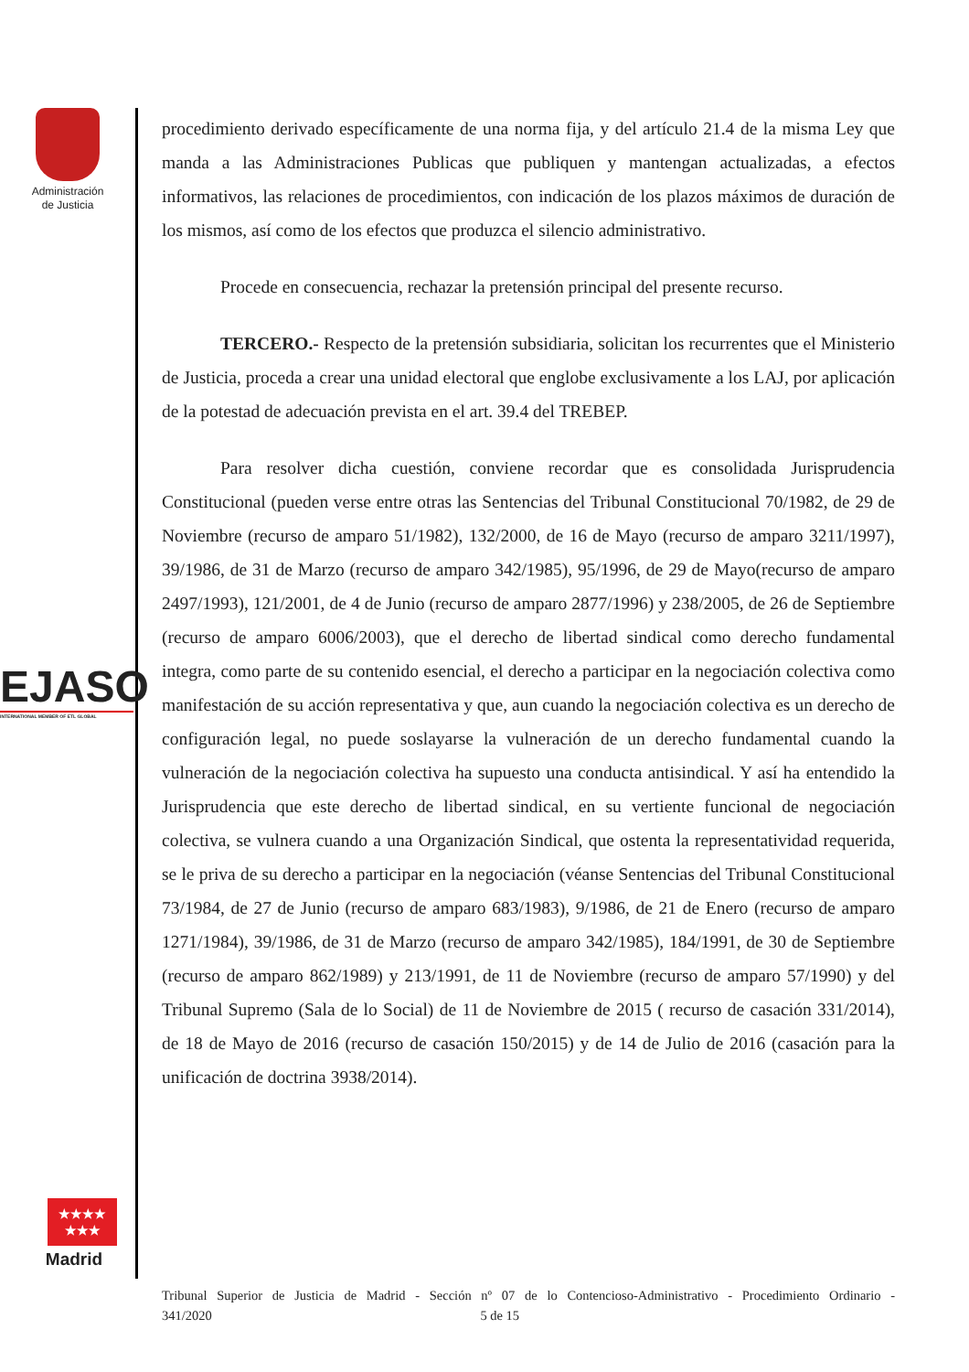Administración
de Justicia
EJASO
INTERNATIONAL MEMBER OF ETL GLOBAL
★★★★
★★★
Madrid
procedimiento derivado específicamente de una norma fija, y del artículo 21.4 de la misma Ley que manda a las Administraciones Publicas que publiquen y mantengan actualizadas, a efectos informativos, las relaciones de procedimientos, con indicación de los plazos máximos de duración de los mismos, así como de los efectos que produzca el silencio administrativo.
Procede en consecuencia, rechazar la pretensión principal del presente recurso.
TERCERO.- Respecto de la pretensión subsidiaria, solicitan los recurrentes que el Ministerio de Justicia, proceda a crear una unidad electoral que englobe exclusivamente a los LAJ, por aplicación de la potestad de adecuación prevista en el art. 39.4 del TREBEP.
Para resolver dicha cuestión, conviene recordar que es consolidada Jurisprudencia Constitucional (pueden verse entre otras las Sentencias del Tribunal Constitucional 70/1982, de 29 de Noviembre (recurso de amparo 51/1982), 132/2000, de 16 de Mayo (recurso de amparo 3211/1997), 39/1986, de 31 de Marzo (recurso de amparo 342/1985), 95/1996, de 29 de Mayo(recurso de amparo 2497/1993), 121/2001, de 4 de Junio (recurso de amparo 2877/1996) y 238/2005, de 26 de Septiembre (recurso de amparo 6006/2003), que el derecho de libertad sindical como derecho fundamental integra, como parte de su contenido esencial, el derecho a participar en la negociación colectiva como manifestación de su acción representativa y que, aun cuando la negociación colectiva es un derecho de configuración legal, no puede soslayarse la vulneración de un derecho fundamental cuando la vulneración de la negociación colectiva ha supuesto una conducta antisindical. Y así ha entendido la Jurisprudencia que este derecho de libertad sindical, en su vertiente funcional de negociación colectiva, se vulnera cuando a una Organización Sindical, que ostenta la representatividad requerida, se le priva de su derecho a participar en la negociación (véanse Sentencias del Tribunal Constitucional 73/1984, de 27 de Junio (recurso de amparo 683/1983), 9/1986, de 21 de Enero (recurso de amparo 1271/1984), 39/1986, de 31 de Marzo (recurso de amparo 342/1985), 184/1991, de 30 de Septiembre (recurso de amparo 862/1989) y 213/1991, de 11 de Noviembre (recurso de amparo 57/1990) y del Tribunal Supremo (Sala de lo Social) de 11 de Noviembre de 2015 ( recurso de casación 331/2014), de 18 de Mayo de 2016 (recurso de casación 150/2015) y de 14 de Julio de 2016 (casación para la unificación de doctrina 3938/2014).
Tribunal Superior de Justicia de Madrid - Sección nº 07 de lo Contencioso-Administrativo - Procedimiento Ordinario -
341/2020 5 de 15